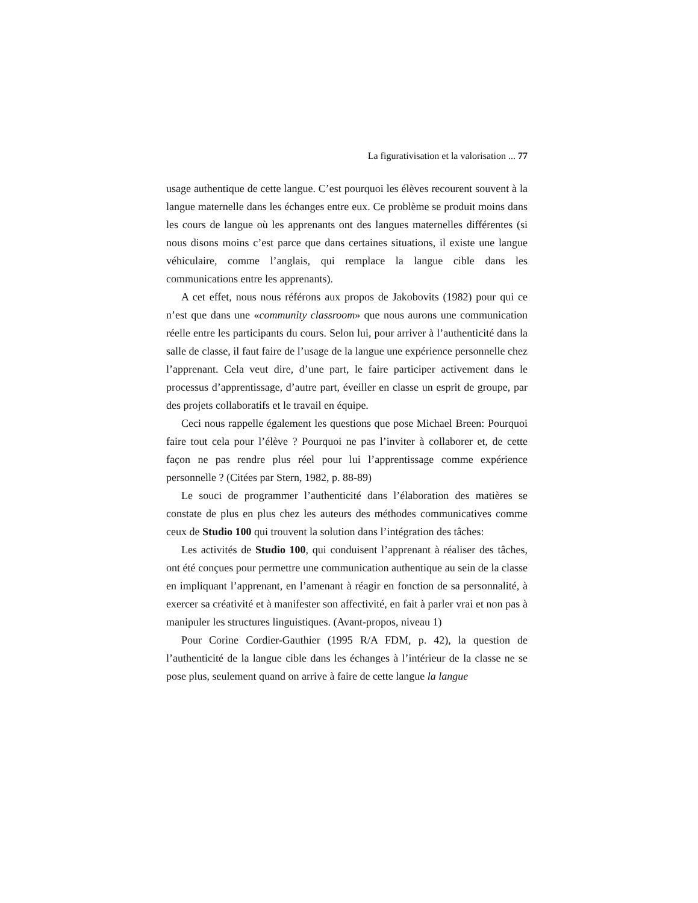La figurativisation et la valorisation ... 77
usage authentique de cette langue. C’est pourquoi les élèves recourent souvent à la langue maternelle dans les échanges entre eux. Ce problème se produit moins dans les cours de langue où les apprenants ont des langues maternelles différentes (si nous disons moins c’est parce que dans certaines situations, il existe une langue véhiculaire, comme l’anglais, qui remplace la langue cible dans les communications entre les apprenants).
A cet effet, nous nous référons aux propos de Jakobovits (1982) pour qui ce n’est que dans une «community classroom» que nous aurons une communication réelle entre les participants du cours. Selon lui, pour arriver à l’authenticité dans la salle de classe, il faut faire de l’usage de la langue une expérience personnelle chez l’apprenant. Cela veut dire, d’une part, le faire participer activement dans le processus d’apprentissage, d’autre part, éveiller en classe un esprit de groupe, par des projets collaboratifs et le travail en équipe.
Ceci nous rappelle également les questions que pose Michael Breen: Pourquoi faire tout cela pour l’élève ? Pourquoi ne pas l’inviter à collaborer et, de cette façon ne pas rendre plus réel pour lui l’apprentissage comme expérience personnelle ? (Citées par Stern, 1982, p. 88-89)
Le souci de programmer l’authenticité dans l’élaboration des matières se constate de plus en plus chez les auteurs des méthodes communicatives comme ceux de Studio 100 qui trouvent la solution dans l’intégration des tâches:
Les activités de Studio 100, qui conduisent l’apprenant à réaliser des tâches, ont été conçues pour permettre une communication authentique au sein de la classe en impliquant l’apprenant, en l’amenant à réagir en fonction de sa personnalité, à exercer sa créativité et à manifester son affectivité, en fait à parler vrai et non pas à manipuler les structures linguistiques. (Avant-propos, niveau 1)
Pour Corine Cordier-Gauthier (1995 R/A FDM, p. 42), la question de l’authenticité de la langue cible dans les échanges à l’intérieur de la classe ne se pose plus, seulement quand on arrive à faire de cette langue la langue